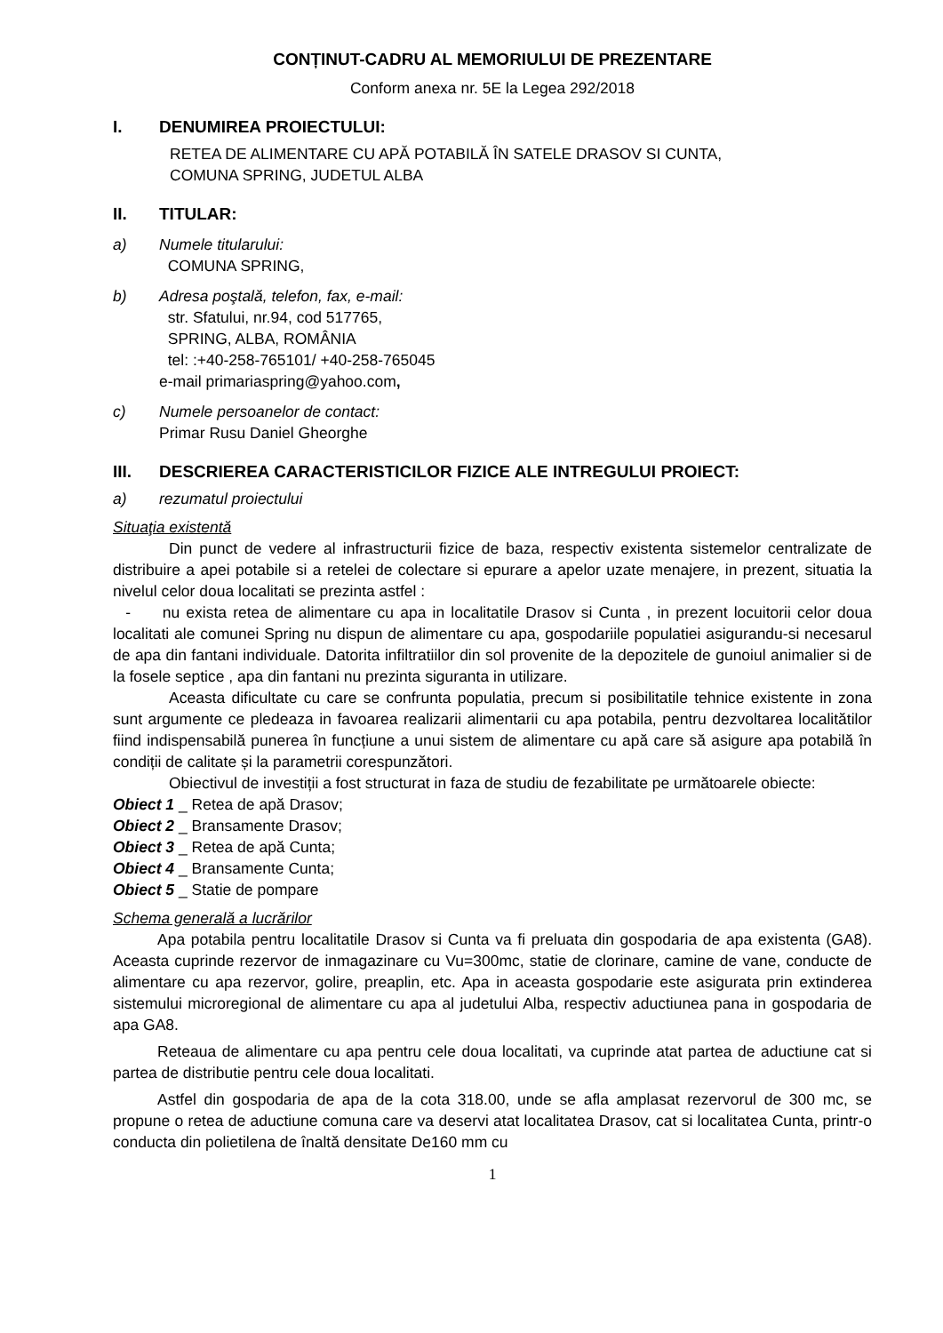CONȚINUT-CADRU AL MEMORIULUI DE PREZENTARE
Conform anexa nr. 5E la Legea 292/2018
I. DENUMIREA PROIECTULUI:
RETEA DE ALIMENTARE CU APĂ POTABILĂ ÎN SATELE DRASOV SI CUNTA,
COMUNA SPRING, JUDETUL ALBA
II. TITULAR:
a) Numele titularului:
COMUNA SPRING,
b) Adresa poştală, telefon, fax, e-mail:
str. Sfatului, nr.94, cod 517765,
SPRING, ALBA, ROMÂNIA
tel: :+40-258-765101/ +40-258-765045
e-mail primariaspring@yahoo.com,
c) Numele persoanelor de contact:
Primar Rusu Daniel Gheorghe
III. DESCRIEREA CARACTERISTICILOR FIZICE ALE INTREGULUI PROIECT:
a) rezumatul proiectului
Situaţia existentă
Din punct de vedere al infrastructurii fizice de baza, respectiv existenta sistemelor centralizate de distribuire a apei potabile si a retelei de colectare si epurare a apelor uzate menajere, in prezent, situatia la nivelul celor doua localitati se prezinta astfel :
- nu exista retea de alimentare cu apa in localitatile Drasov si Cunta , in prezent locuitorii celor doua localitati ale comunei Spring nu dispun de alimentare cu apa, gospodariile populatiei asigurandu-si necesarul de apa din fantani individuale. Datorita infiltratiilor din sol provenite de la depozitele de gunoiul animalier si de la fosele septice , apa din fantani nu prezinta siguranta in utilizare.
Aceasta dificultate cu care se confrunta populatia, precum si posibilitatile tehnice existente in zona sunt argumente ce pledeaza in favoarea realizarii alimentarii cu apa potabila, pentru dezvoltarea localitătilor fiind indispensabilă punerea în funcțiune a unui sistem de alimentare cu apă care să asigure apa potabilă în condiții de calitate și la parametrii corespunzători.
Obiectivul de investiții a fost structurat in faza de studiu de fezabilitate pe următoarele obiecte:
Obiect 1 _ Retea de apă Drasov;
Obiect 2 _ Bransamente Drasov;
Obiect 3 _ Retea de apă Cunta;
Obiect 4 _ Bransamente Cunta;
Obiect 5 _ Statie de pompare
Schema generală a lucrărilor
Apa potabila pentru localitatile Drasov si Cunta va fi preluata din gospodaria de apa existenta (GA8). Aceasta cuprinde rezervor de inmagazinare cu Vu=300mc, statie de clorinare, camine de vane, conducte de alimentare cu apa rezervor, golire, preaplin, etc. Apa in aceasta gospodarie este asigurata prin extinderea sistemului microregional de alimentare cu apa al judetului Alba, respectiv aductiunea pana in gospodaria de apa GA8.
Reteaua de alimentare cu apa pentru cele doua localitati, va cuprinde atat partea de aductiune cat si partea de distributie pentru cele doua localitati.
Astfel din gospodaria de apa de la cota 318.00, unde se afla amplasat rezervorul de 300 mc, se propune o retea de aductiune comuna care va deservi atat localitatea Drasov, cat si localitatea Cunta, printr-o conducta din polietilena de înaltă densitate De160 mm cu
1